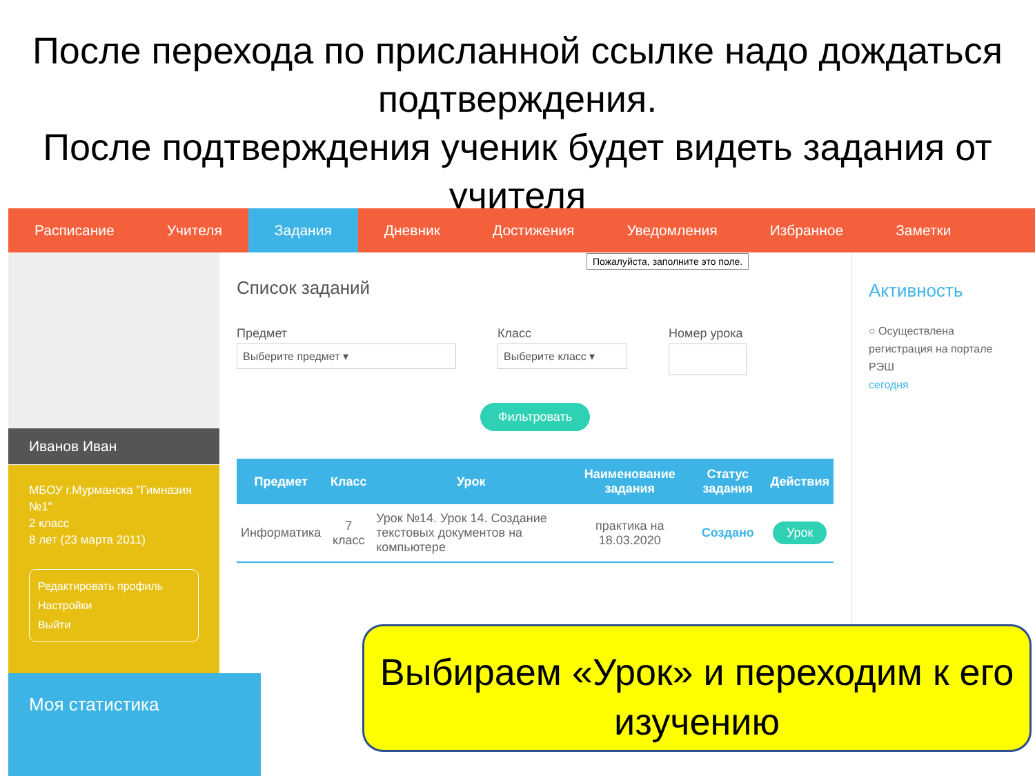После перехода по присланной ссылке надо дождаться подтверждения.
После подтверждения ученик будет видеть задания от учителя
Расписание Учителя Задания Дневник Достижения Уведомления Избранное Заметки
Иванов Иван
МБОУ г.Мурманска "Гимназия №1"
2 класс
8 лет (23 марта 2011)
Редактировать профиль
Настройки
Выйти
Моя статистика
Пожалуйста, заполните это поле.
Список заданий
Предмет
Выберите предмет ▾
Класс
Выберите класс ▾
Номер урока
Фильтровать
| Предмет | Класс | Урок | Наименование задания | Статус задания | Действия |
| --- | --- | --- | --- | --- | --- |
| Информатика | 7 класс | Урок №14. Урок 14. Создание текстовых документов на компьютере | практика на 18.03.2020 | Создано | Урок |
Активность
○ Осуществлена регистрация на портале РЭШ
сегодня
Выбираем «Урок» и переходим к его изучению